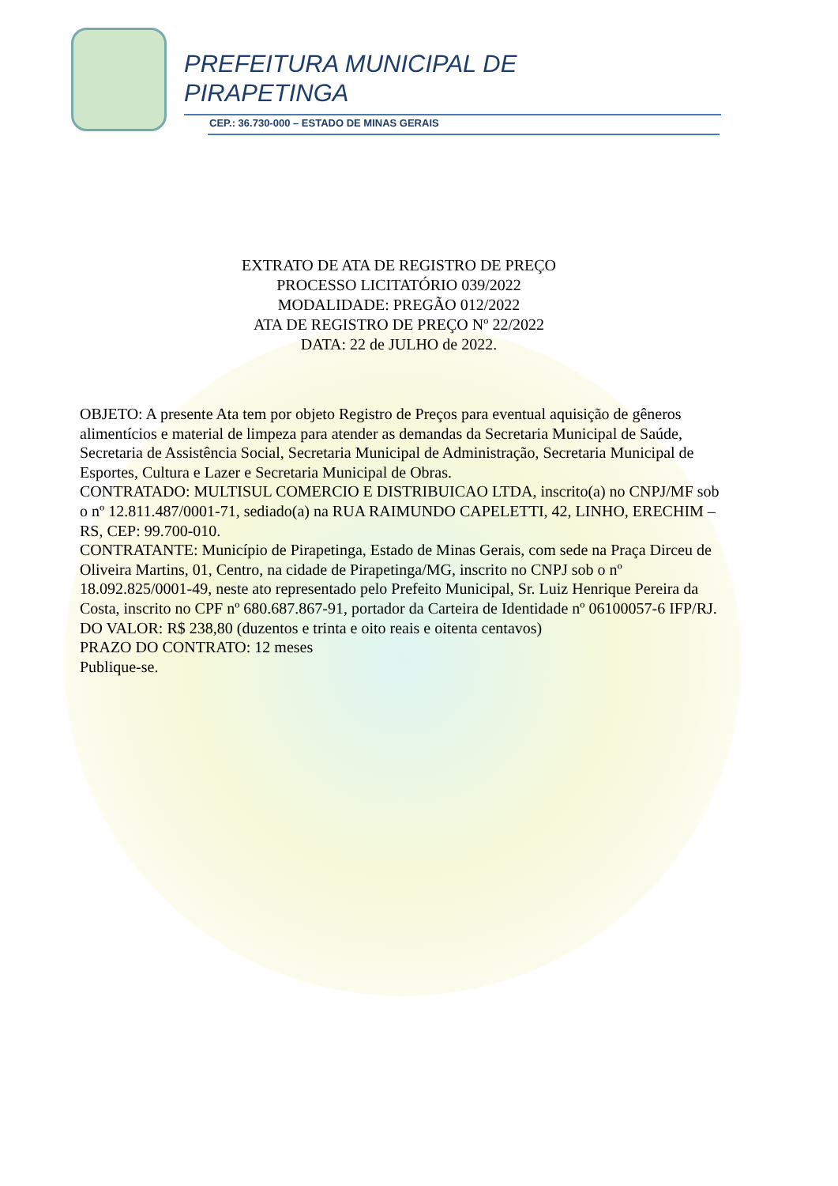PREFEITURA MUNICIPAL DE
PIRAPETINGA
CEP.: 36.730-000 – ESTADO DE MINAS GERAIS
EXTRATO DE ATA DE REGISTRO DE PREÇO
PROCESSO LICITATÓRIO 039/2022
MODALIDADE: PREGÃO 012/2022
ATA DE REGISTRO DE PREÇO Nº 22/2022
DATA: 22 de JULHO de 2022.
OBJETO: A presente Ata tem por objeto Registro de Preços para eventual aquisição de gêneros alimentícios e material de limpeza para atender as demandas da Secretaria Municipal de Saúde, Secretaria de Assistência Social, Secretaria Municipal de Administração, Secretaria Municipal de Esportes, Cultura e Lazer e Secretaria Municipal de Obras.
CONTRATADO: MULTISUL COMERCIO E DISTRIBUICAO LTDA, inscrito(a) no CNPJ/MF sob o nº 12.811.487/0001-71, sediado(a) na RUA RAIMUNDO CAPELETTI, 42, LINHO, ERECHIM – RS, CEP: 99.700-010.
CONTRATANTE: Município de Pirapetinga, Estado de Minas Gerais, com sede na Praça Dirceu de Oliveira Martins, 01, Centro, na cidade de Pirapetinga/MG, inscrito no CNPJ sob o nº 18.092.825/0001-49, neste ato representado pelo Prefeito Municipal, Sr. Luiz Henrique Pereira da Costa, inscrito no CPF nº 680.687.867-91, portador da Carteira de Identidade nº 06100057-6 IFP/RJ.
DO VALOR: R$ 238,80 (duzentos e trinta e oito reais e oitenta centavos)
PRAZO DO CONTRATO: 12 meses
Publique-se.